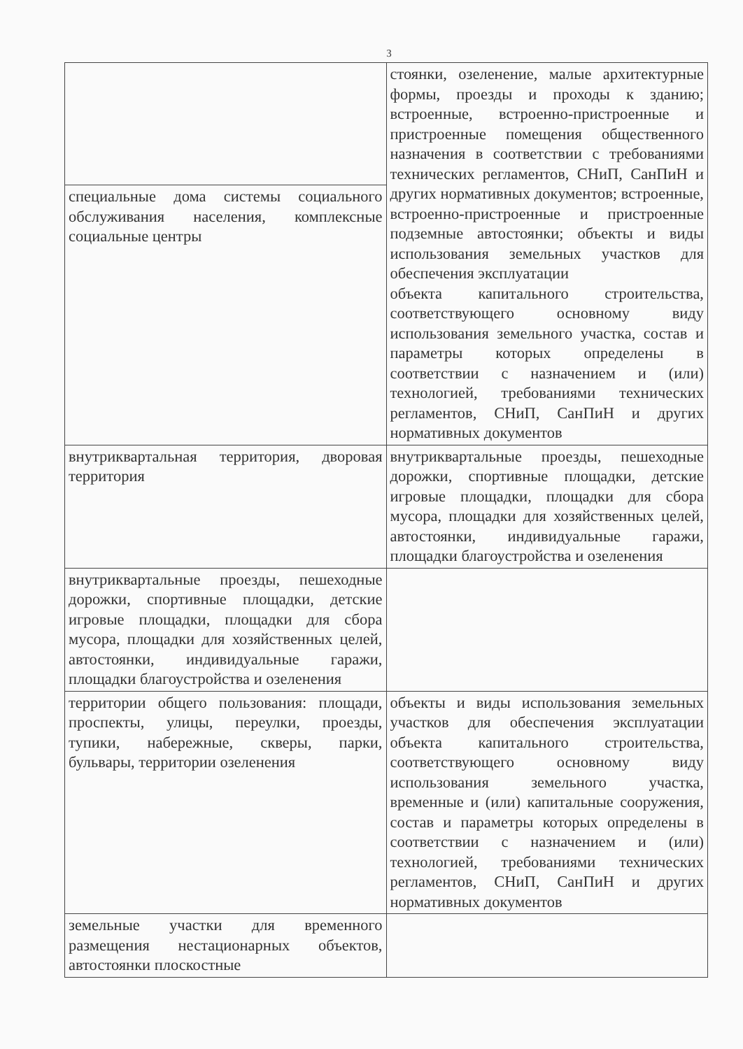3
| | стоянки, озеленение, малые архитектурные формы, проезды и проходы к зданию; встроенные, встроенно-пристроенные и пристроенные помещения общественного назначения в соответствии с требованиями технических регламентов, СНиП, СанПиН и других нормативных документов; встроенные, встроенно-пристроенные и пристроенные подземные автостоянки; объекты и виды использования земельных участков для обеспечения эксплуатации объекта капитального строительства, соответствующего основному виду использования земельного участка, состав и параметры которых определены в соответствии с назначением и (или) технологией, требованиями технических регламентов, СНиП, СанПиН и других нормативных документов |
| специальные дома системы социального обслуживания населения, комплексные социальные центры | |
| внутриквартальная территория, дворовая территория | внутриквартальные проезды, пешеходные дорожки, спортивные площадки, детские игровые площадки, площадки для сбора мусора, площадки для хозяйственных целей, автостоянки, индивидуальные гаражи, площадки благоустройства и озеленения |
| внутриквартальные проезды, пешеходные дорожки, спортивные площадки, детские игровые площадки, площадки для сбора мусора, площадки для хозяйственных целей, автостоянки, индивидуальные гаражи, площадки благоустройства и озеленения | |
| территории общего пользования: площади, проспекты, улицы, переулки, проезды, тупики, набережные, скверы, парки, бульвары, территории озеленения | объекты и виды использования земельных участков для обеспечения эксплуатации объекта капитального строительства, соответствующего основному виду использования земельного участка, временные и (или) капитальные сооружения, состав и параметры которых определены в соответствии с назначением и (или) технологией, требованиями технических регламентов, СНиП, СанПиН и других нормативных документов |
| земельные участки для временного размещения нестационарных объектов, автостоянки плоскостные | |